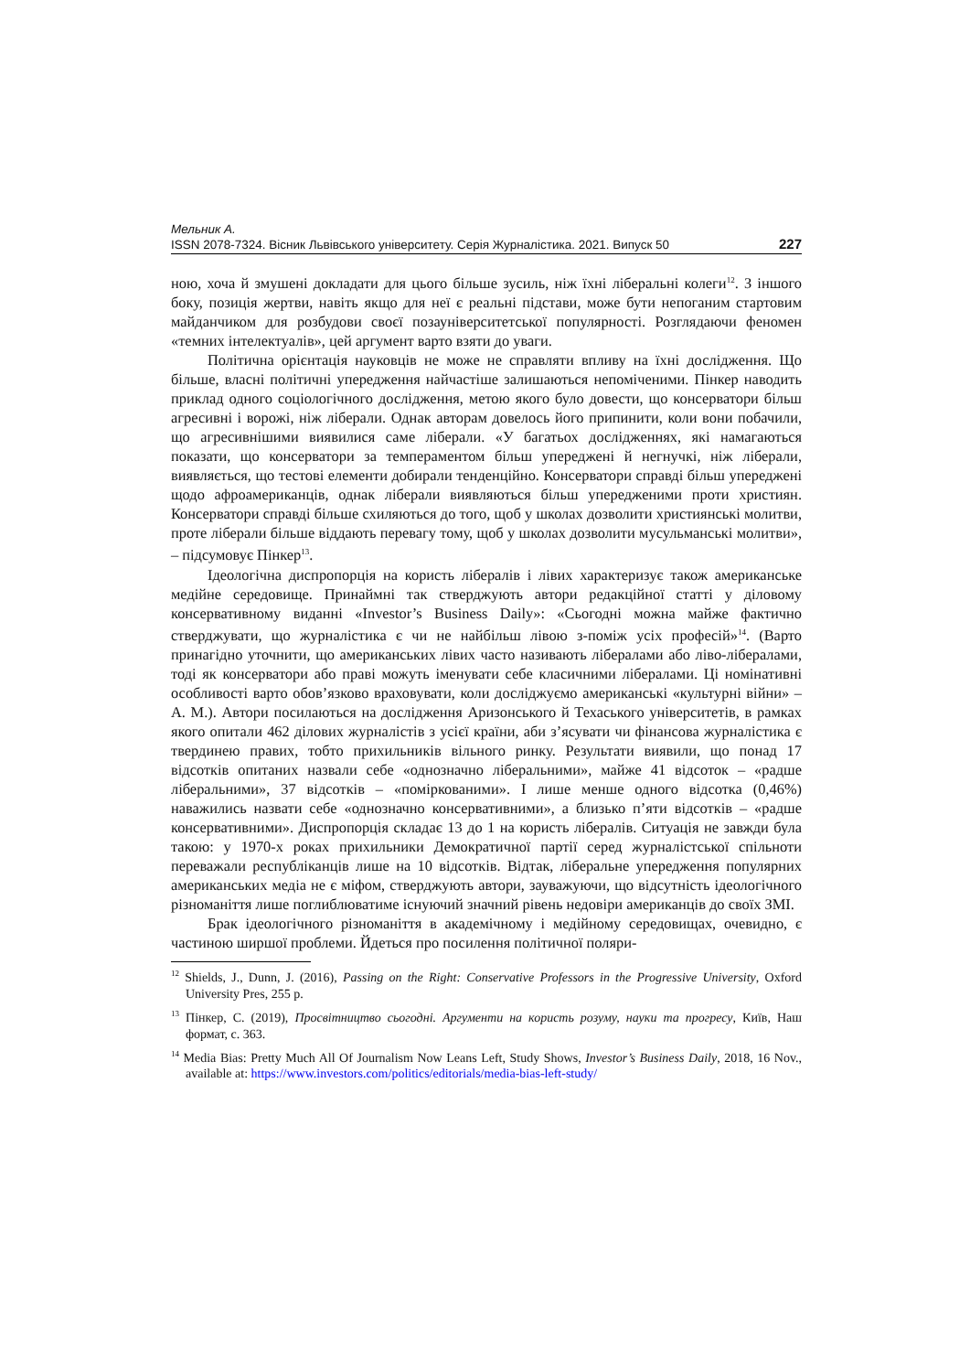Мельник А.
ISSN 2078-7324. Вісник Львівського університету. Серія Журналістика. 2021. Випуск 50 227
ною, хоча й змушені докладати для цього більше зусиль, ніж їхні ліберальні колеги<sup>12</sup>. З іншого боку, позиція жертви, навіть якщо для неї є реальні підстави, може бути непоганим стартовим майданчиком для розбудови своєї позауніверситетської популярності. Розглядаючи феномен «темних інтелектуалів», цей аргумент варто взяти до уваги.
Політична орієнтація науковців не може не справляти впливу на їхні дослідження. Що більше, власні політичні упередження найчастіше залишаються непоміченими. Пінкер наводить приклад одного соціологічного дослідження, метою якого було довести, що консерватори більш агресивні і ворожі, ніж ліберали. Однак авторам довелось його припинити, коли вони побачили, що агресивнішими виявилися саме ліберали. «У багатьох дослідженнях, які намагаються показати, що консерватори за темпераментом більш упереджені й негнучкі, ніж ліберали, виявляється, що тестові елементи добирали тенденційно. Консерватори справді більш упереджені щодо афроамериканців, однак ліберали виявляються більш упередженими проти християн. Консерватори справді більше схиляються до того, щоб у школах дозволити християнські молитви, проте ліберали більше віддають перевагу тому, щоб у школах дозволити мусульманські молитви», – підсумовує Пінкер<sup>13</sup>.
Ідеологічна диспропорція на користь лібералів і лівих характеризує також американське медійне середовище. Принаймні так стверджують автори редакційної статті у діловому консервативному виданні «Investor’s Business Daily»: «Сьогодні можна майже фактично стверджувати, що журналістика є чи не найбільш лівою з-поміж усіх професій»<sup>14</sup>. (Варто принагідно уточнити, що американських лівих часто називають лібералами або ліво-лібералами, тоді як консерватори або праві можуть іменувати себе класичними лібералами. Ці номінативні особливості варто обов’язково враховувати, коли досліджуємо американські «культурні війни» – А. М.). Автори посилаються на дослідження Аризонського й Техаського університетів, в рамках якого опитали 462 ділових журналістів з усієї країни, аби з’ясувати чи фінансова журналістика є твердинею правих, тобто прихильників вільного ринку. Результати виявили, що понад 17 відсотків опитаних назвали себе «однозначно ліберальними», майже 41 відсоток – «радше ліберальними», 37 відсотків – «поміркованими». І лише менше одного відсотка (0,46%) наважились назвати себе «однозначно консервативними», а близько п’яти відсотків – «радше консервативними». Диспропорція складає 13 до 1 на користь лібералів. Ситуація не завжди була такою: у 1970-х роках прихильники Демократичної партії серед журналістської спільноти переважали республіканців лише на 10 відсотків. Відтак, ліберальне упередження популярних американських медіа не є міфом, стверджують автори, зауважуючи, що відсутність ідеологічного різноманіття лише поглиблюватиме існуючий значний рівень недовіри американців до своїх ЗМІ.
Брак ідеологічного різноманіття в академічному і медійному середовищах, очевидно, є частиною ширшої проблеми. Йдеться про посилення політичної поляри-
<sup>12</sup> Shields, J., Dunn, J. (2016), Passing on the Right: Conservative Professors in the Progressive University, Oxford University Pres, 255 p.
<sup>13</sup> Пінкер, С. (2019), Просвітництво сьогодні. Аргументи на користь розуму, науки та прогресу, Київ, Наш формат, с. 363.
<sup>14</sup> Media Bias: Pretty Much All Of Journalism Now Leans Left, Study Shows, Investor’s Business Daily, 2018, 16 Nov., available at: https://www.investors.com/politics/editorials/media-bias-left-study/